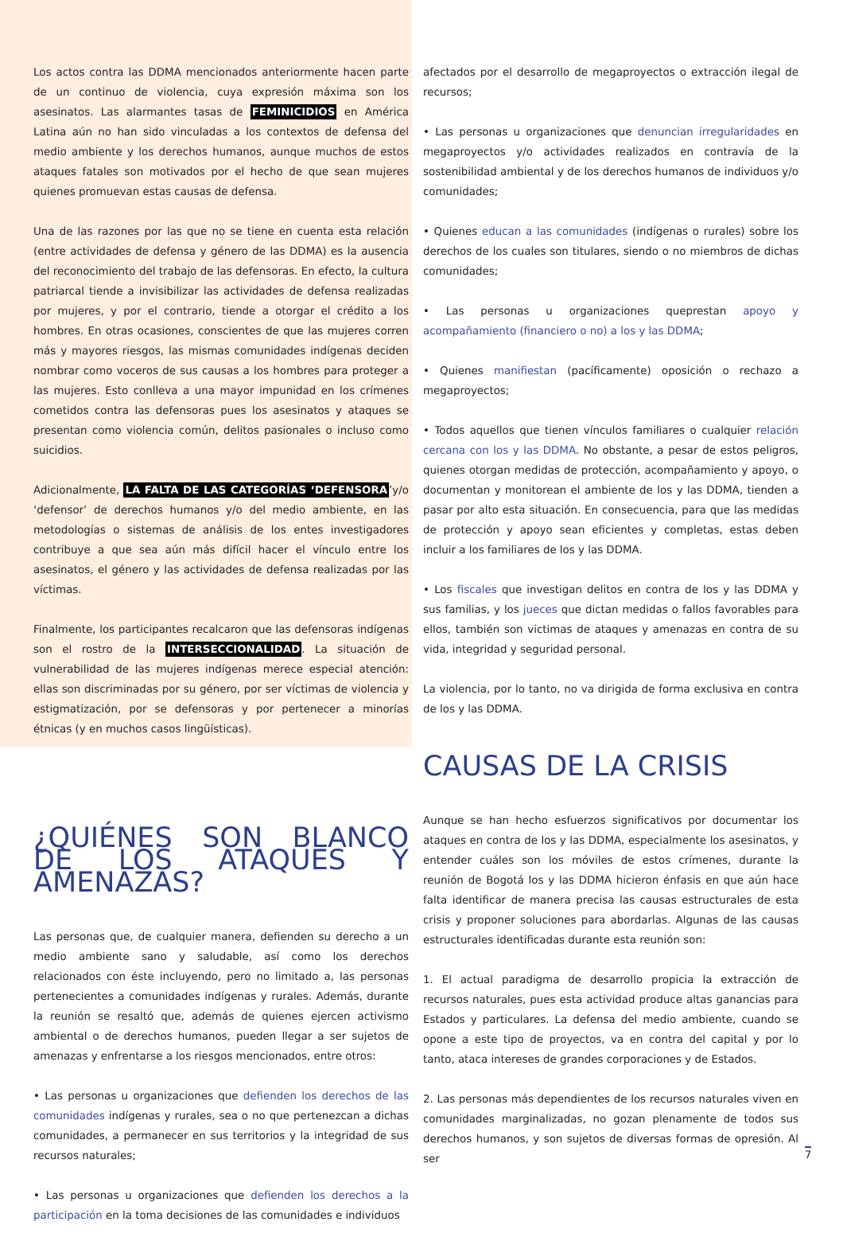Los actos contra las DDMA mencionados anteriormente hacen parte de un continuo de violencia, cuya expresión máxima son los asesinatos. Las alarmantes tasas de FEMINICIDIOS en América Latina aún no han sido vinculadas a los contextos de defensa del medio ambiente y los derechos humanos, aunque muchos de estos ataques fatales son motivados por el hecho de que sean mujeres quienes promuevan estas causas de defensa.
Una de las razones por las que no se tiene en cuenta esta relación (entre actividades de defensa y género de las DDMA) es la ausencia del reconocimiento del trabajo de las defensoras. En efecto, la cultura patriarcal tiende a invisibilizar las actividades de defensa realizadas por mujeres, y por el contrario, tiende a otorgar el crédito a los hombres. En otras ocasiones, conscientes de que las mujeres corren más y mayores riesgos, las mismas comunidades indígenas deciden nombrar como voceros de sus causas a los hombres para proteger a las mujeres. Esto conlleva a una mayor impunidad en los crímenes cometidos contra las defensoras pues los asesinatos y ataques se presentan como violencia común, delitos pasionales o incluso como suicidios.
Adicionalmente, LA FALTA DE LAS CATEGORÍAS ‘DEFENSORA’y/o ‘defensor’ de derechos humanos y/o del medio ambiente, en las metodologías o sistemas de análisis de los entes investigadores contribuye a que sea aún más difícil hacer el vínculo entre los asesinatos, el género y las actividades de defensa realizadas por las víctimas.
Finalmente, los participantes recalcaron que las defensoras indígenas son el rostro de la INTERSECCIONALIDAD. La situación de vulnerabilidad de las mujeres indígenas merece especial atención: ellas son discriminadas por su género, por ser víctimas de violencia y estigmatización, por se defensoras y por pertenecer a minorías étnicas (y en muchos casos lingüísticas).
¿QUIÉNES SON BLANCO DE LOS ATAQUES Y AMENAZAS?
Las personas que, de cualquier manera, defienden su derecho a un medio ambiente sano y saludable, así como los derechos relacionados con éste incluyendo, pero no limitado a, las personas pertenecientes a comunidades indígenas y rurales. Además, durante la reunión se resaltó que, además de quienes ejercen activismo ambiental o de derechos humanos, pueden llegar a ser sujetos de amenazas y enfrentarse a los riesgos mencionados, entre otros:
• Las personas u organizaciones que defienden los derechos de las comunidades indígenas y rurales, sea o no que pertenezcan a dichas comunidades, a permanecer en sus territorios y la integridad de sus recursos naturales;
• Las personas u organizaciones que defienden los derechos a la participación en la toma decisiones de las comunidades e individuos
afectados por el desarrollo de megaproyectos o extracción ilegal de recursos;
• Las personas u organizaciones que denuncian irregularidades en megaproyectos y/o actividades realizados en contravía de la sostenibilidad ambiental y de los derechos humanos de individuos y/o comunidades;
• Quienes educan a las comunidades (indígenas o rurales) sobre los derechos de los cuales son titulares, siendo o no miembros de dichas comunidades;
• Las personas u organizaciones queprestan apoyo y acompañamiento (financiero o no) a los y las DDMA;
• Quienes manifiestan (pacíficamente) oposición o rechazo a megaproyectos;
• Todos aquellos que tienen vínculos familiares o cualquier relación cercana con los y las DDMA. No obstante, a pesar de estos peligros, quienes otorgan medidas de protección, acompañamiento y apoyo, o documentan y monitorean el ambiente de los y las DDMA, tienden a pasar por alto esta situación. En consecuencia, para que las medidas de protección y apoyo sean eficientes y completas, estas deben incluir a los familiares de los y las DDMA.
• Los fiscales que investigan delitos en contra de los y las DDMA y sus familias, y los jueces que dictan medidas o fallos favorables para ellos, también son victimas de ataques y amenazas en contra de su vida, integridad y seguridad personal.
La violencia, por lo tanto, no va dirigida de forma exclusiva en contra de los y las DDMA.
CAUSAS DE LA CRISIS
Aunque se han hecho esfuerzos significativos por documentar los ataques en contra de los y las DDMA, especialmente los asesinatos, y entender cuáles son los móviles de estos crímenes, durante la reunión de Bogotá los y las DDMA hicieron énfasis en que aún hace falta identificar de manera precisa las causas estructurales de esta crisis y proponer soluciones para abordarlas. Algunas de las causas estructurales identificadas durante esta reunión son:
1. El actual paradigma de desarrollo propicia la extracción de recursos naturales, pues esta actividad produce altas ganancias para Estados y particulares. La defensa del medio ambiente, cuando se opone a este tipo de proyectos, va en contra del capital y por lo tanto, ataca intereses de grandes corporaciones y de Estados.
2. Las personas más dependientes de los recursos naturales viven en comunidades marginalizadas, no gozan plenamente de todos sus derechos humanos, y son sujetos de diversas formas de opresión. Al ser
7